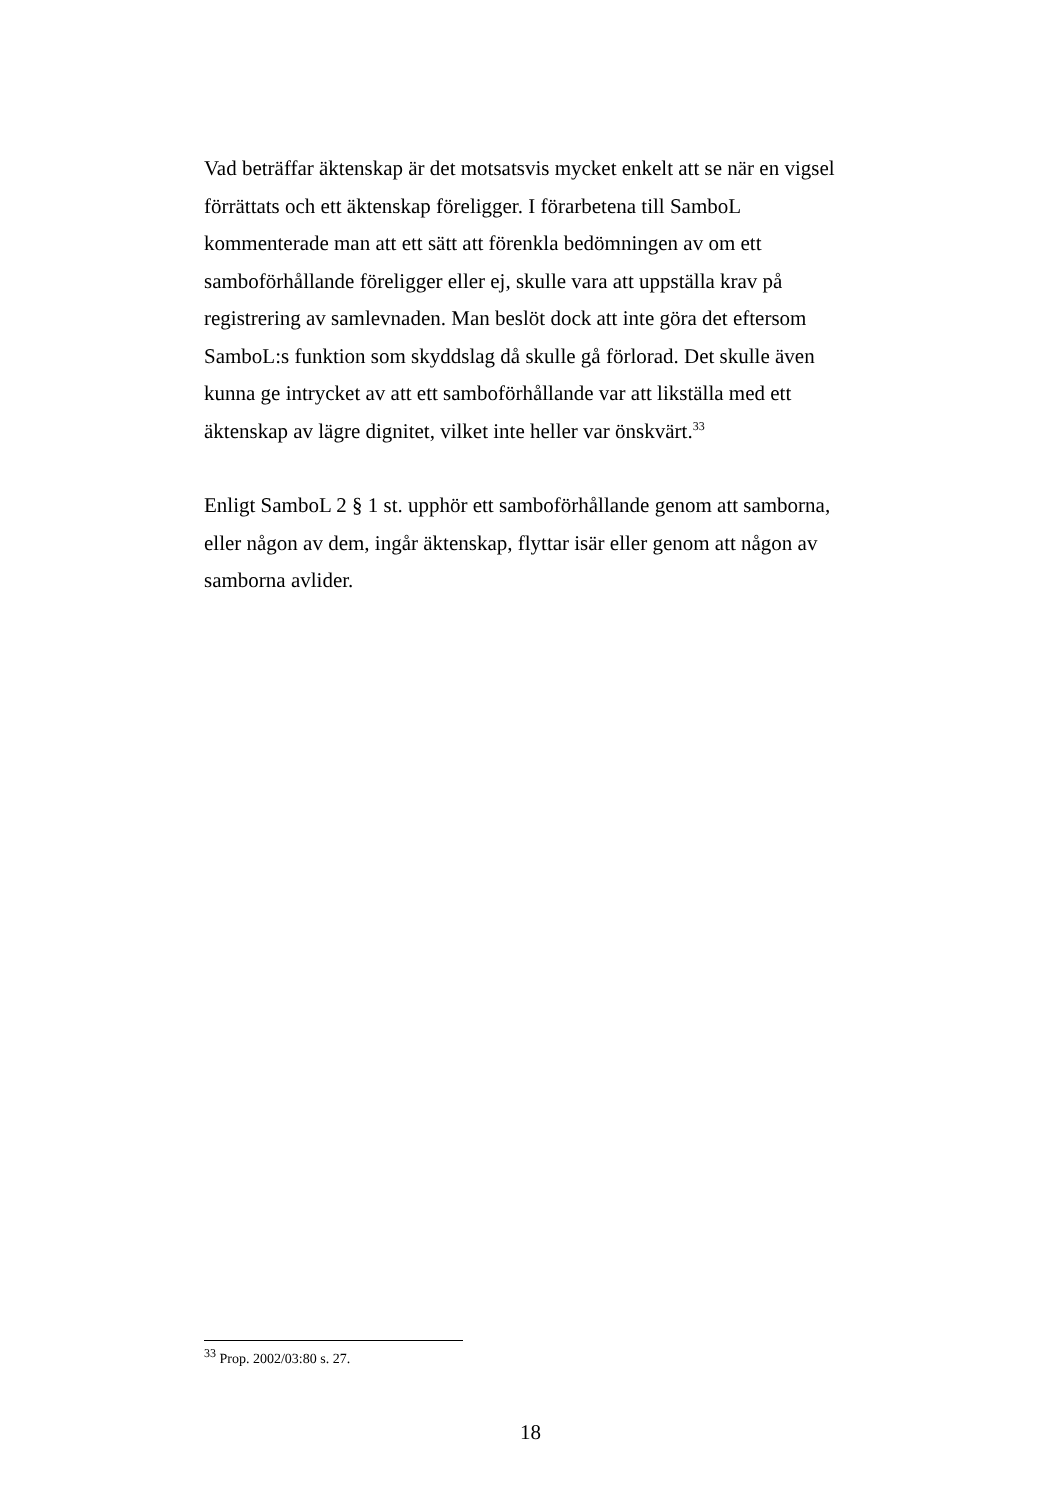Vad beträffar äktenskap är det motsatsvis mycket enkelt att se när en vigsel förrättats och ett äktenskap föreligger. I förarbetena till SamboL kommenterade man att ett sätt att förenkla bedömningen av om ett samboförhållande föreligger eller ej, skulle vara att uppställa krav på registrering av samlevnaden. Man beslöt dock att inte göra det eftersom SamboL:s funktion som skyddslag då skulle gå förlorad. Det skulle även kunna ge intrycket av att ett samboförhållande var att likställa med ett äktenskap av lägre dignitet, vilket inte heller var önskvärt.<sup>33</sup>
Enligt SamboL 2 § 1 st. upphör ett samboförhållande genom att samborna, eller någon av dem, ingår äktenskap, flyttar isär eller genom att någon av samborna avlider.
<sup>33</sup> Prop. 2002/03:80 s. 27.
18